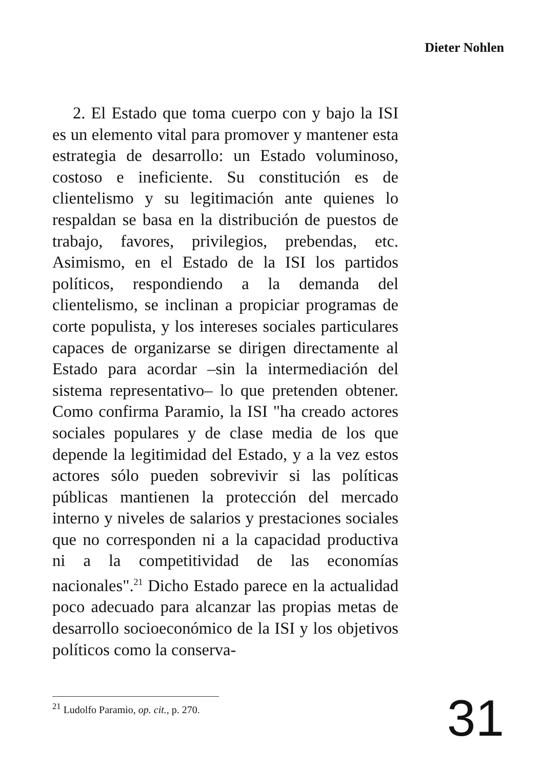Dieter Nohlen
2. El Estado que toma cuerpo con y bajo la ISI es un elemento vital para promover y mantener esta estrategia de desarrollo: un Estado voluminoso, costoso e ineficiente. Su constitución es de clientelismo y su legitimación ante quienes lo respaldan se basa en la distribución de puestos de trabajo, favores, privilegios, prebendas, etc. Asimismo, en el Estado de la ISI los partidos políticos, respondiendo a la demanda del clientelismo, se inclinan a propiciar programas de corte populista, y los intereses sociales particulares capaces de organizarse se dirigen directamente al Estado para acordar –sin la intermediación del sistema representativo– lo que pretenden obtener. Como confirma Paramio, la ISI "ha creado actores sociales populares y de clase media de los que depende la legitimidad del Estado, y a la vez estos actores sólo pueden sobrevivir si las políticas públicas mantienen la protección del mercado interno y niveles de salarios y prestaciones sociales que no corresponden ni a la capacidad productiva ni a la competitividad de las economías nacionales".<sup>21</sup> Dicho Estado parece en la actualidad poco adecuado para alcanzar las propias metas de desarrollo socioeconómico de la ISI y los objetivos políticos como la conserva-
<sup>21</sup> Ludolfo Paramio, op. cit., p. 270.
31